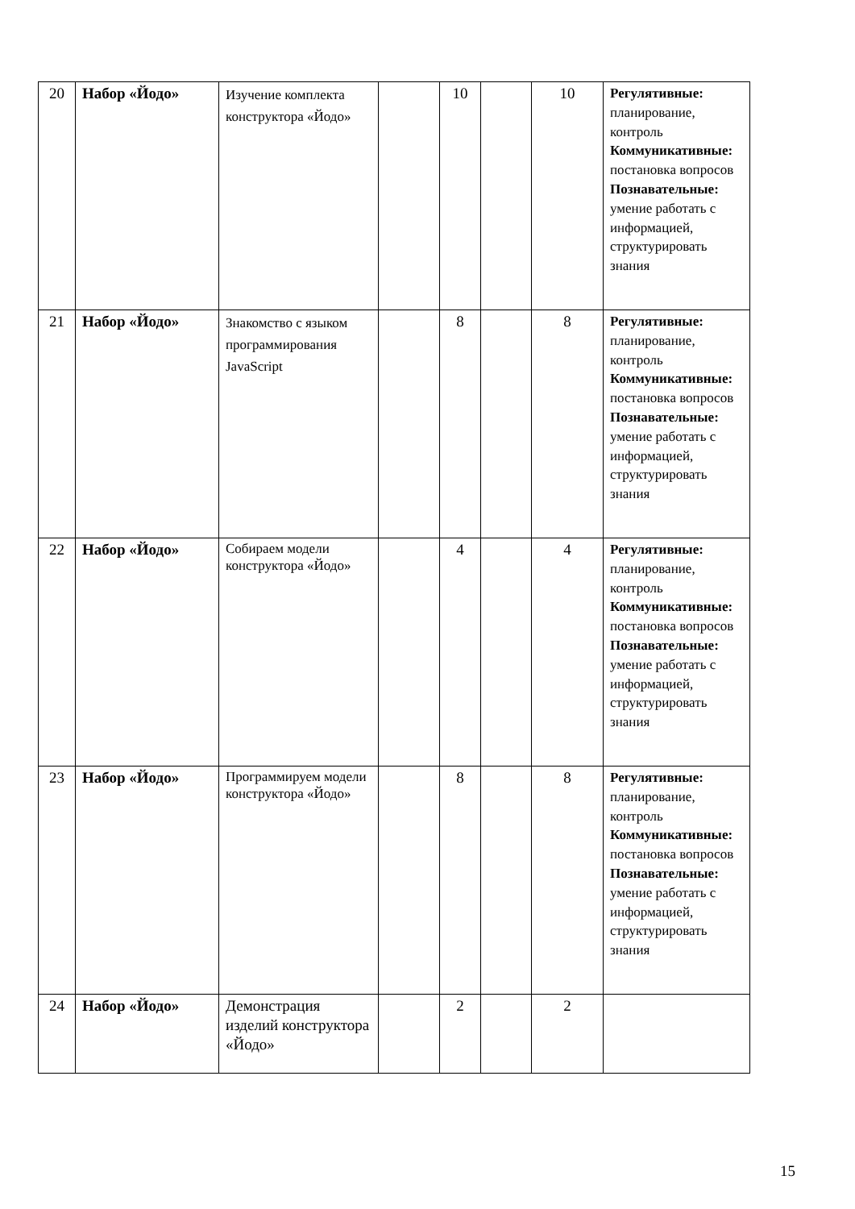| 20 | Набор «Йодо» | Изучение комплекта конструктора «Йодо» | | 10 | | 10 | Регулятивные: планирование, контроль Коммуникативные: постановка вопросов Познавательные: умение работать с информацией, структурировать знания |
| 21 | Набор «Йодо» | Знакомство с языком программирования JavaScript | | 8 | | 8 | Регулятивные: планирование, контроль Коммуникативные: постановка вопросов Познавательные: умение работать с информацией, структурировать знания |
| 22 | Набор «Йодо» | Собираем модели конструктора «Йодо» | | 4 | | 4 | Регулятивные: планирование, контроль Коммуникативные: постановка вопросов Познавательные: умение работать с информацией, структурировать знания |
| 23 | Набор «Йодо» | Программируем модели конструктора «Йодо» | | 8 | | 8 | Регулятивные: планирование, контроль Коммуникативные: постановка вопросов Познавательные: умение работать с информацией, структурировать знания |
| 24 | Набор «Йодо» | Демонстрация изделий конструктора «Йодо» | | 2 | | 2 | |
15